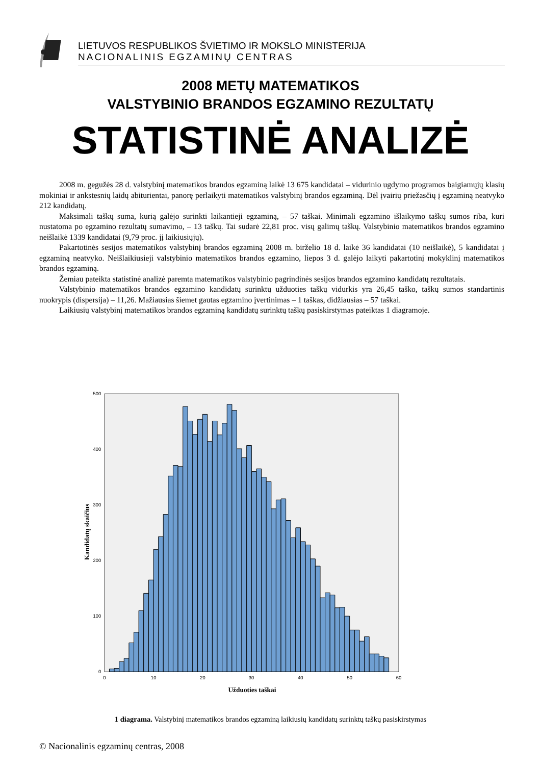LIETUVOS RESPUBLIKOS ŠVIETIMO IR MOKSLO MINISTERIJA
NACIONALINIS EGZAMINŲ CENTRAS
2008 METŲ MATEMATIKOS
VALSTYBINIO BRANDOS EGZAMINO REZULTATŲ
STATISTINĖ ANALIZĖ
2008 m. gegužės 28 d. valstybinį matematikos brandos egzaminą laikė 13 675 kandidatai – vidurinio ugdymo programos baigiamųjų klasių mokiniai ir ankstesnių laidų abiturientai, panorę perlaikyti matematikos valstybinį brandos egzaminą. Dėl įvairių priežasčių į egzaminą neatvyko 212 kandidatų.
Maksimali taškų suma, kurią galėjo surinkti laikantieji egzaminą, – 57 taškai. Minimali egzamino išlaikymo taškų sumos riba, kuri nustatoma po egzamino rezultatų sumavimo, – 13 taškų. Tai sudarė 22,81 proc. visų galimų taškų. Valstybinio matematikos brandos egzamino neišlaikė 1339 kandidatai (9,79 proc. jį laikiusiųjų).
Pakartotinės sesijos matematikos valstybinį brandos egzaminą 2008 m. birželio 18 d. laikė 36 kandidatai (10 neišlaikė), 5 kandidatai į egzaminą neatvyko. Neišlaikiusieji valstybinio matematikos brandos egzamino, liepos 3 d. galėjo laikyti pakartotinį mokyklinį matematikos brandos egzaminą.
Žemiau pateikta statistinė analizė paremta matematikos valstybinio pagrindinės sesijos brandos egzamino kandidatų rezultatais.
Valstybinio matematikos brandos egzamino kandidatų surinktų užduoties taškų vidurkis yra 26,45 taško, taškų sumos standartinis nuokrypis (dispersija) – 11,26. Mažiausias šiemet gautas egzamino įvertinimas – 1 taškas, didžiausias – 57 taškai.
Laikiusių valstybinį matematikos brandos egzaminą kandidatų surinktų taškų pasiskirstymas pateiktas 1 diagramoje.
500
400
300
200
100
0
0
10
20
30
40
50
60
Užduoties taškai
Kandidatų skaičius
1 diagrama. Valstybinį matematikos brandos egzaminą laikiusių kandidatų surinktų taškų pasiskirstymas
© Nacionalinis egzaminų centras, 2008